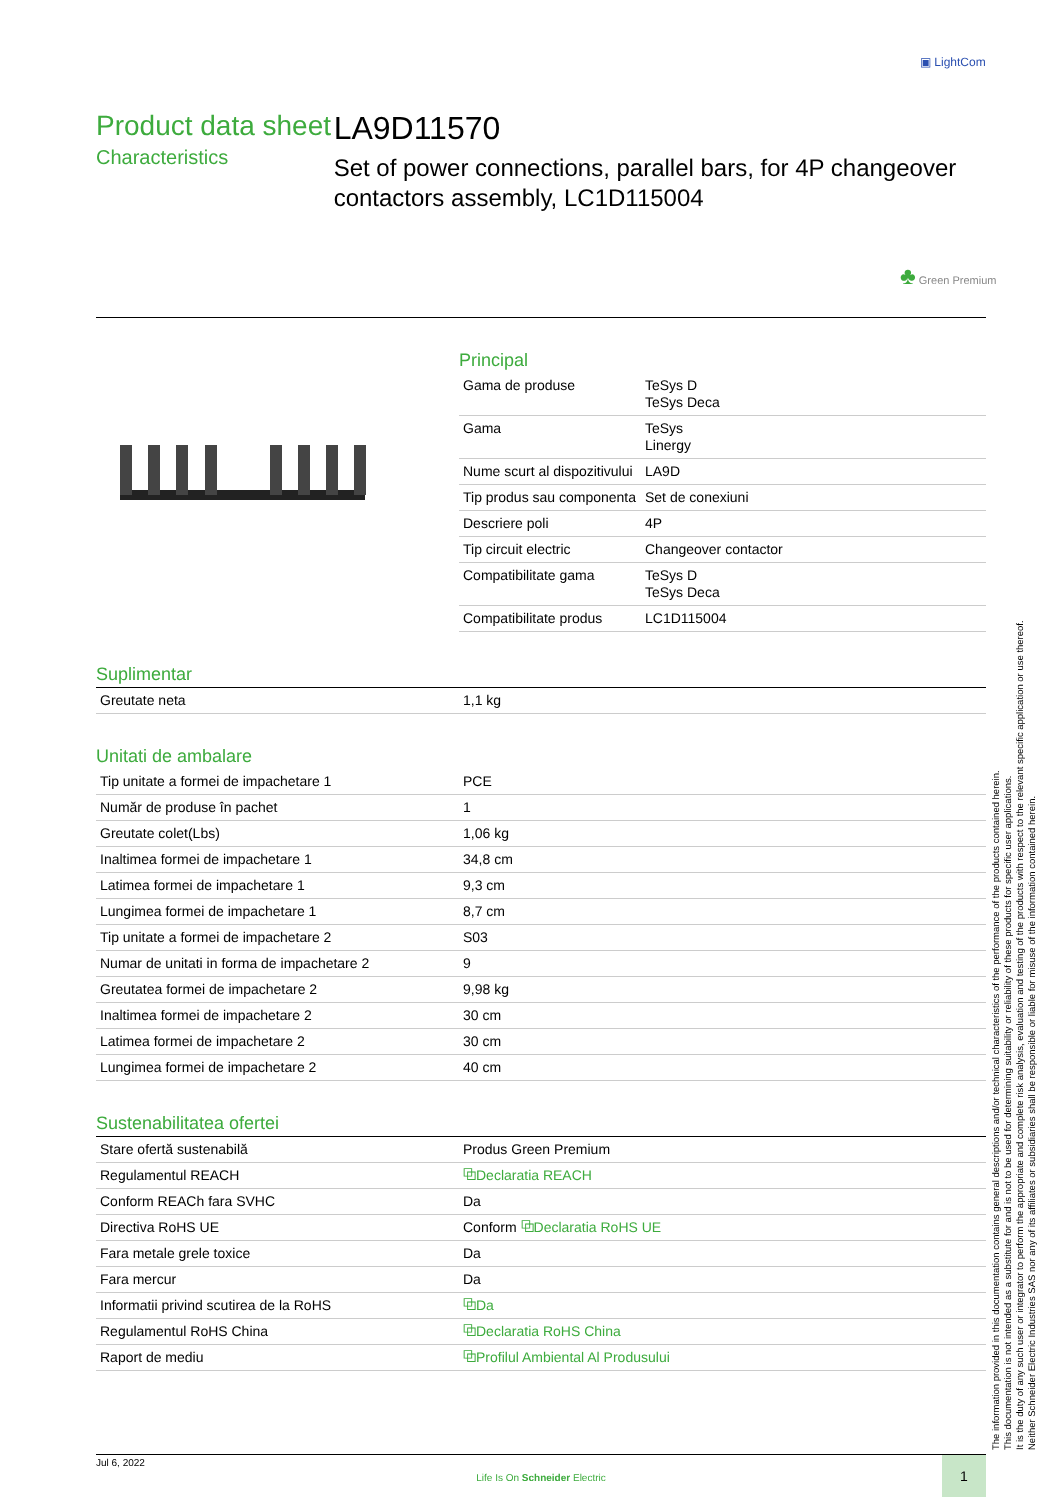▣ LightCom
Product data sheet
Characteristics
LA9D11570
Set of power connections, parallel bars, for 4P changeover contactors assembly, LC1D115004
♣ Green Premium
Principal
| Gama de produse | TeSys D TeSys Deca |
| Gama | TeSys Linergy |
| Nume scurt al dispozitivului | LA9D |
| Tip produs sau componenta | Set de conexiuni |
| Descriere poli | 4P |
| Tip circuit electric | Changeover contactor |
| Compatibilitate gama | TeSys D TeSys Deca |
| Compatibilitate produs | LC1D115004 |
Suplimentar
| Greutate neta | 1,1 kg |
Unitati de ambalare
| Tip unitate a formei de impachetare 1 | PCE |
| Număr de produse în pachet | 1 |
| Greutate colet(Lbs) | 1,06 kg |
| Inaltimea formei de impachetare 1 | 34,8 cm |
| Latimea formei de impachetare 1 | 9,3 cm |
| Lungimea formei de impachetare 1 | 8,7 cm |
| Tip unitate a formei de impachetare 2 | S03 |
| Numar de unitati in forma de impachetare 2 | 9 |
| Greutatea formei de impachetare 2 | 9,98 kg |
| Inaltimea formei de impachetare 2 | 30 cm |
| Latimea formei de impachetare 2 | 30 cm |
| Lungimea formei de impachetare 2 | 40 cm |
Sustenabilitatea ofertei
| Stare ofertă sustenabilă | Produs Green Premium |
| Regulamentul REACH | ⧉Declaratia REACH |
| Conform REACh fara SVHC | Da |
| Directiva RoHS UE | Conform ⧉Declaratia RoHS UE |
| Fara metale grele toxice | Da |
| Fara mercur | Da |
| Informatii privind scutirea de la RoHS | ⧉Da |
| Regulamentul RoHS China | ⧉Declaratia RoHS China |
| Raport de mediu | ⧉Profilul Ambiental Al Produsului |
The information provided in this documentation contains general descriptions and/or technical characteristics of the performance of the products contained herein.
This documentation is not intended as a substitute for and is not to be used for determining suitability or reliability of these products for specific user applications.
It is the duty of any such user or integrator to perform the appropriate and complete risk analysis, evaluation and testing of the products with respect to the relevant specific application or use thereof.
Neither Schneider Electric Industries SAS nor any of its affiliates or subsidiaries shall be responsible or liable for misuse of the information contained herein.
Jul 6, 2022
Life Is On Schneider Electric
1